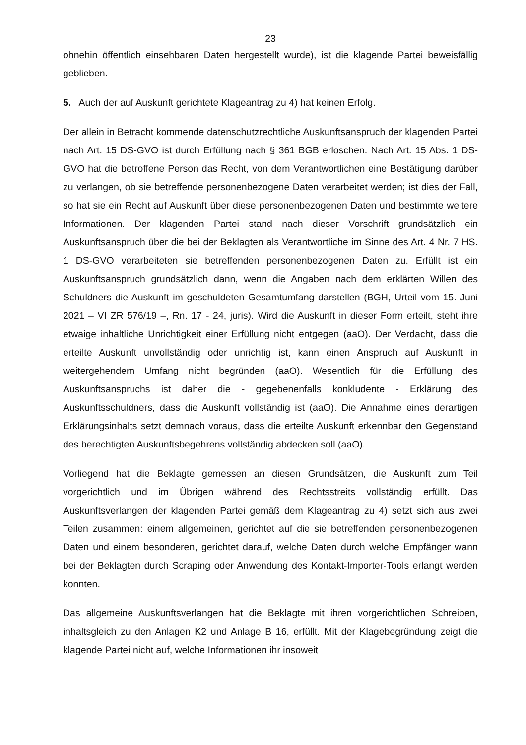23
ohnehin öffentlich einsehbaren Daten hergestellt wurde), ist die klagende Partei beweisfällig geblieben.
5. Auch der auf Auskunft gerichtete Klageantrag zu 4) hat keinen Erfolg.
Der allein in Betracht kommende datenschutzrechtliche Auskunftsanspruch der klagenden Partei nach Art. 15 DS-GVO ist durch Erfüllung nach § 361 BGB erloschen. Nach Art. 15 Abs. 1 DS-GVO hat die betroffene Person das Recht, von dem Verantwortlichen eine Bestätigung darüber zu verlangen, ob sie betreffende personenbezogene Daten verarbeitet werden; ist dies der Fall, so hat sie ein Recht auf Auskunft über diese personenbezogenen Daten und bestimmte weitere Informationen. Der klagenden Partei stand nach dieser Vorschrift grundsätzlich ein Auskunftsanspruch über die bei der Beklagten als Verantwortliche im Sinne des Art. 4 Nr. 7 HS. 1 DS-GVO verarbeiteten sie betreffenden personenbezogenen Daten zu. Erfüllt ist ein Auskunftsanspruch grundsätzlich dann, wenn die Angaben nach dem erklärten Willen des Schuldners die Auskunft im geschuldeten Gesamtumfang darstellen (BGH, Urteil vom 15. Juni 2021 – VI ZR 576/19 –, Rn. 17 - 24, juris). Wird die Auskunft in dieser Form erteilt, steht ihre etwaige inhaltliche Unrichtigkeit einer Erfüllung nicht entgegen (aaO). Der Verdacht, dass die erteilte Auskunft unvollständig oder unrichtig ist, kann einen Anspruch auf Auskunft in weitergehendem Umfang nicht begründen (aaO). Wesentlich für die Erfüllung des Auskunftsanspruchs ist daher die - gegebenenfalls konkludente - Erklärung des Auskunftsschuldners, dass die Auskunft vollständig ist (aaO). Die Annahme eines derartigen Erklärungsinhalts setzt demnach voraus, dass die erteilte Auskunft erkennbar den Gegenstand des berechtigten Auskunftsbegehrens vollständig abdecken soll (aaO).
Vorliegend hat die Beklagte gemessen an diesen Grundsätzen, die Auskunft zum Teil vorgerichtlich und im Übrigen während des Rechtsstreits vollständig erfüllt. Das Auskunftsverlangen der klagenden Partei gemäß dem Klageantrag zu 4) setzt sich aus zwei Teilen zusammen: einem allgemeinen, gerichtet auf die sie betreffenden personenbezogenen Daten und einem besonderen, gerichtet darauf, welche Daten durch welche Empfänger wann bei der Beklagten durch Scraping oder Anwendung des Kontakt-Importer-Tools erlangt werden konnten.
Das allgemeine Auskunftsverlangen hat die Beklagte mit ihren vorgerichtlichen Schreiben, inhaltsgleich zu den Anlagen K2 und Anlage B 16, erfüllt. Mit der Klagebegründung zeigt die klagende Partei nicht auf, welche Informationen ihr insoweit